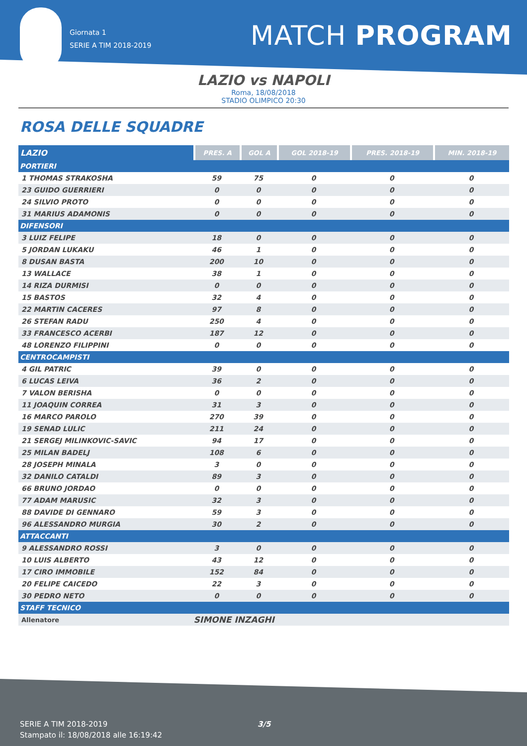Giornata 1
SERIE A TIM 2018-2019
MATCH PROGRAM
LAZIO vs NAPOLI
Roma, 18/08/2018
STADIO OLIMPICO 20:30
ROSA DELLE SQUADRE
| LAZIO | PRES. A | GOL A | GOL 2018-19 | PRES. 2018-19 | MIN. 2018-19 |
| --- | --- | --- | --- | --- | --- |
| PORTIERI | | | | | |
| 1 THOMAS STRAKOSHA | 59 | 75 | 0 | 0 | 0 |
| 23 GUIDO GUERRIERI | 0 | 0 | 0 | 0 | 0 |
| 24 SILVIO PROTO | 0 | 0 | 0 | 0 | 0 |
| 31 MARIUS ADAMONIS | 0 | 0 | 0 | 0 | 0 |
| DIFENSORI | | | | | |
| 3 LUIZ FELIPE | 18 | 0 | 0 | 0 | 0 |
| 5 JORDAN LUKAKU | 46 | 1 | 0 | 0 | 0 |
| 8 DUSAN BASTA | 200 | 10 | 0 | 0 | 0 |
| 13 WALLACE | 38 | 1 | 0 | 0 | 0 |
| 14 RIZA DURMISI | 0 | 0 | 0 | 0 | 0 |
| 15 BASTOS | 32 | 4 | 0 | 0 | 0 |
| 22 MARTIN CACERES | 97 | 8 | 0 | 0 | 0 |
| 26 STEFAN RADU | 250 | 4 | 0 | 0 | 0 |
| 33 FRANCESCO ACERBI | 187 | 12 | 0 | 0 | 0 |
| 48 LORENZO FILIPPINI | 0 | 0 | 0 | 0 | 0 |
| CENTROCAMPISTI | | | | | |
| 4 GIL PATRIC | 39 | 0 | 0 | 0 | 0 |
| 6 LUCAS LEIVA | 36 | 2 | 0 | 0 | 0 |
| 7 VALON BERISHA | 0 | 0 | 0 | 0 | 0 |
| 11 JOAQUIN CORREA | 31 | 3 | 0 | 0 | 0 |
| 16 MARCO PAROLO | 270 | 39 | 0 | 0 | 0 |
| 19 SENAD LULIC | 211 | 24 | 0 | 0 | 0 |
| 21 SERGEJ MILINKOVIC-SAVIC | 94 | 17 | 0 | 0 | 0 |
| 25 MILAN BADELJ | 108 | 6 | 0 | 0 | 0 |
| 28 JOSEPH MINALA | 3 | 0 | 0 | 0 | 0 |
| 32 DANILO CATALDI | 89 | 3 | 0 | 0 | 0 |
| 66 BRUNO JORDAO | 0 | 0 | 0 | 0 | 0 |
| 77 ADAM MARUSIC | 32 | 3 | 0 | 0 | 0 |
| 88 DAVIDE DI GENNARO | 59 | 3 | 0 | 0 | 0 |
| 96 ALESSANDRO MURGIA | 30 | 2 | 0 | 0 | 0 |
| ATTACCANTI | | | | | |
| 9 ALESSANDRO ROSSI | 3 | 0 | 0 | 0 | 0 |
| 10 LUIS ALBERTO | 43 | 12 | 0 | 0 | 0 |
| 17 CIRO IMMOBILE | 152 | 84 | 0 | 0 | 0 |
| 20 FELIPE CAICEDO | 22 | 3 | 0 | 0 | 0 |
| 30 PEDRO NETO | 0 | 0 | 0 | 0 | 0 |
| STAFF TECNICO | | | | | |
| Allenatore | SIMONE INZAGHI | | | | |
SERIE A TIM 2018-2019
Stampato il: 18/08/2018 alle 16:19:42
3/5